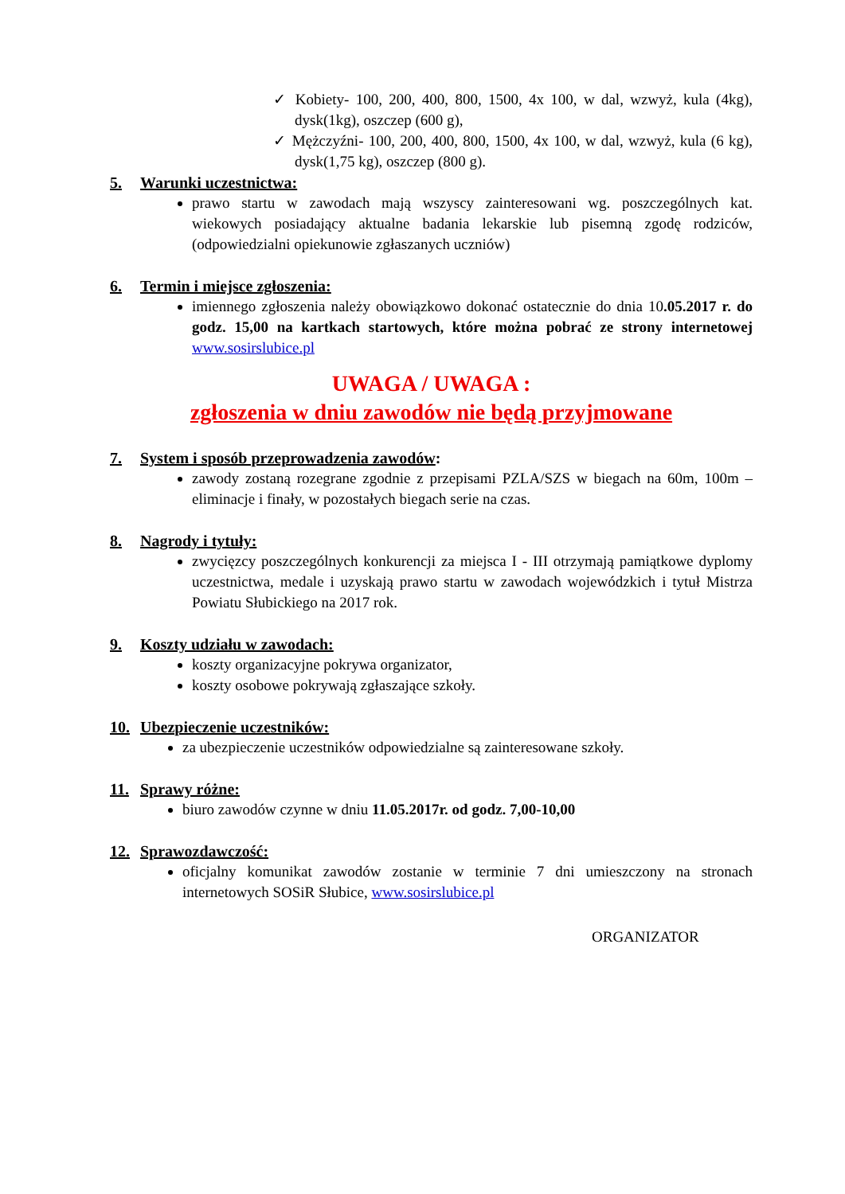✓ Kobiety- 100, 200, 400, 800, 1500, 4x 100, w dal, wzwyż, kula (4kg), dysk(1kg), oszczep (600 g),
✓ Mężczyźni- 100, 200, 400, 800, 1500, 4x 100, w dal, wzwyż, kula (6 kg), dysk(1,75 kg), oszczep (800 g).
5. Warunki uczestnictwa:
prawo startu w zawodach mają wszyscy zainteresowani wg. poszczególnych kat. wiekowych posiadający aktualne badania lekarskie lub pisemną zgodę rodziców, (odpowiedzialni opiekunowie zgłaszanych uczniów)
6. Termin i miejsce zgłoszenia:
imiennego zgłoszenia należy obowiązkowo dokonać ostatecznie do dnia 10.05.2017 r. do godz. 15,00 na kartkach startowych, które można pobrać ze strony internetowej www.sosirslubice.pl
UWAGA / UWAGA :
zgłoszenia w dniu zawodów nie będą przyjmowane
7. System i sposób przeprowadzenia zawodów:
zawody zostaną rozegrane zgodnie z przepisami PZLA/SZS w biegach na 60m, 100m – eliminacje i finały, w pozostałych biegach serie na czas.
8. Nagrody i tytuły:
zwycięzcy poszczególnych konkurencji za miejsca I - III otrzymają pamiątkowe dyplomy uczestnictwa, medale i uzyskają prawo startu w zawodach wojewódzkich i tytuł Mistrza Powiatu Słubickiego na 2017 rok.
9. Koszty udziału w zawodach:
koszty organizacyjne pokrywa organizator,
koszty osobowe pokrywają zgłaszające szkoły.
10. Ubezpieczenie uczestników:
za ubezpieczenie uczestników odpowiedzialne są zainteresowane szkoły.
11. Sprawy różne:
biuro zawodów czynne w dniu 11.05.2017r. od godz. 7,00-10,00
12. Sprawozdawczość:
oficjalny komunikat zawodów zostanie w terminie 7 dni umieszczony na stronach internetowych SOSiR Słubice, www.sosirslubice.pl
ORGANIZATOR